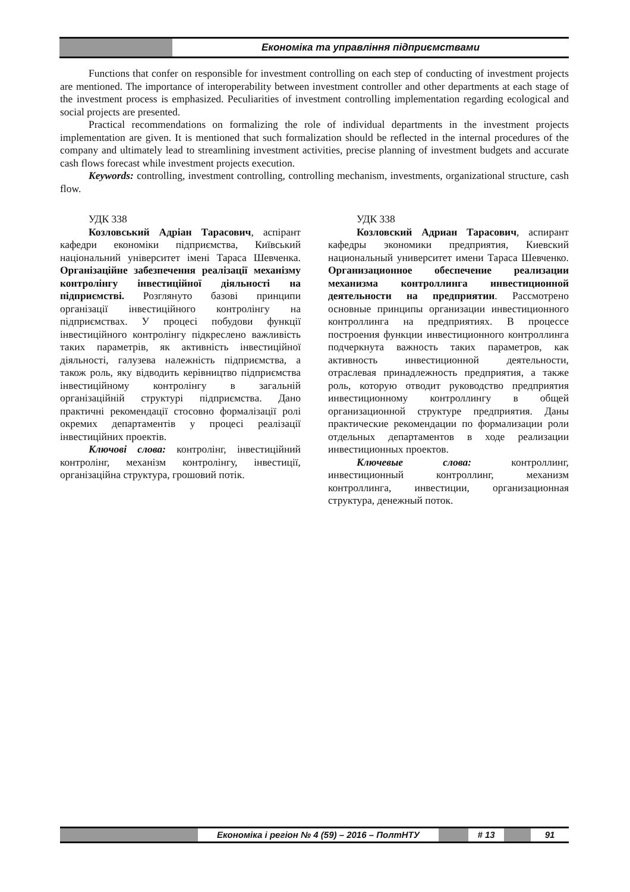Економіка та управління підприємствами
Functions that confer on responsible for investment controlling on each step of conducting of investment projects are mentioned. The importance of interoperability between investment controller and other departments at each stage of the investment process is emphasized. Peculiarities of investment controlling implementation regarding ecological and social projects are presented.
Practical recommendations on formalizing the role of individual departments in the investment projects implementation are given. It is mentioned that such formalization should be reflected in the internal procedures of the company and ultimately lead to streamlining investment activities, precise planning of investment budgets and accurate cash flows forecast while investment projects execution.
Keywords: controlling, investment controlling, controlling mechanism, investments, organizational structure, cash flow.
УДК 338
Козловський Адріан Тарасович, аспірант кафедри економіки підприємства, Київський національний університет імені Тараса Шевченка. Організаційне забезпечення реалізації механізму контролінгу інвестиційної діяльності на підприємстві. Розглянуто базові принципи організації інвестиційного контролінгу на підприємствах. У процесі побудови функції інвестиційного контролінгу підкреслено важливість таких параметрів, як активність інвестиційної діяльності, галузева належність підприємства, а також роль, яку відводить керівництво підприємства інвестиційному контролінгу в загальній організаційній структурі підприємства. Дано практичні рекомендації стосовно формалізації ролі окремих департаментів у процесі реалізації інвестиційних проектів.
Ключові слова: контролінг, інвестиційний контролінг, механізм контролінгу, інвестиції, організаційна структура, грошовий потік.
УДК 338
Козловский Адриан Тарасович, аспирант кафедры экономики предприятия, Киевский национальный университет имени Тараса Шевченко. Организационное обеспечение реализации механизма контроллинга инвестиционной деятельности на предприятии. Рассмотрено основные принципы организации инвестиционного контроллинга на предприятиях. В процессе построения функции инвестиционного контроллинга подчеркнута важность таких параметров, как активность инвестиционной деятельности, отраслевая принадлежность предприятия, а также роль, которую отводит руководство предприятия инвестиционному контроллингу в общей организационной структуре предприятия. Даны практические рекомендации по формализации роли отдельных департаментов в ходе реализации инвестиционных проектов.
Ключевые слова: контроллинг, инвестиционный контроллинг, механизм контроллинга, инвестиции, организационная структура, денежный поток.
Економіка і регіон № 4 (59) – 2016 – ПолтНТУ # 13 91